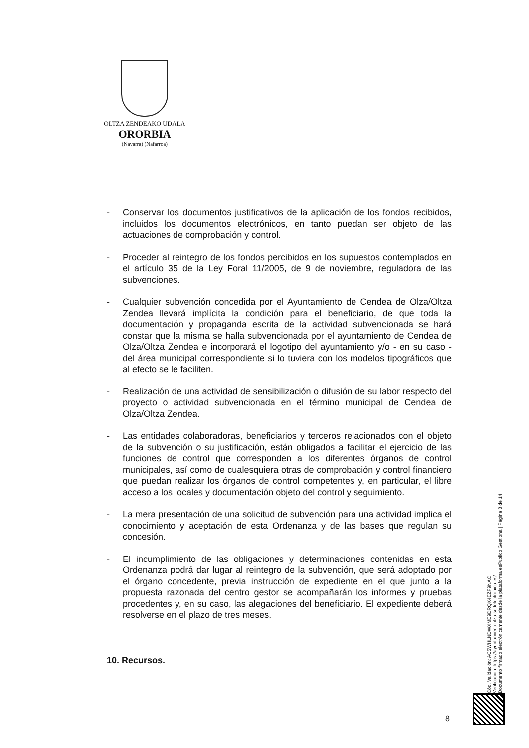OLTZA ZENDEAKO UDALA
ORORBIA
(Navarra) (Nafarroa)
- Conservar los documentos justificativos de la aplicación de los fondos recibidos, incluidos los documentos electrónicos, en tanto puedan ser objeto de las actuaciones de comprobación y control.
- Proceder al reintegro de los fondos percibidos en los supuestos contemplados en el artículo 35 de la Ley Foral 11/2005, de 9 de noviembre, reguladora de las subvenciones.
- Cualquier subvención concedida por el Ayuntamiento de Cendea de Olza/Oltza Zendea llevará implícita la condición para el beneficiario, de que toda la documentación y propaganda escrita de la actividad subvencionada se hará constar que la misma se halla subvencionada por el ayuntamiento de Cendea de Olza/Oltza Zendea e incorporará el logotipo del ayuntamiento y/o - en su caso - del área municipal correspondiente si lo tuviera con los modelos tipográficos que al efecto se le faciliten.
- Realización de una actividad de sensibilización o difusión de su labor respecto del proyecto o actividad subvencionada en el término municipal de Cendea de Olza/Oltza Zendea.
- Las entidades colaboradoras, beneficiarios y terceros relacionados con el objeto de la subvención o su justificación, están obligados a facilitar el ejercicio de las funciones de control que corresponden a los diferentes órganos de control municipales, así como de cualesquiera otras de comprobación y control financiero que puedan realizar los órganos de control competentes y, en particular, el libre acceso a los locales y documentación objeto del control y seguimiento.
- La mera presentación de una solicitud de subvención para una actividad implica el conocimiento y aceptación de esta Ordenanza y de las bases que regulan su concesión.
- El incumplimiento de las obligaciones y determinaciones contenidas en esta Ordenanza podrá dar lugar al reintegro de la subvención, que será adoptado por el órgano concedente, previa instrucción de expediente en el que junto a la propuesta razonada del centro gestor se acompañarán los informes y pruebas procedentes y, en su caso, las alegaciones del beneficiario. El expediente deberá resolverse en el plazo de tres meses.
10. Recursos.
Cód. Validación: AC5WHLNDWXME9DRQX4EZF9NAC
Verificación: https://ayuntamientoolza.sedelectronica.es/
Documento firmado electrónicamente desde la plataforma esPublico Gestiona | Página 8 de 14
8